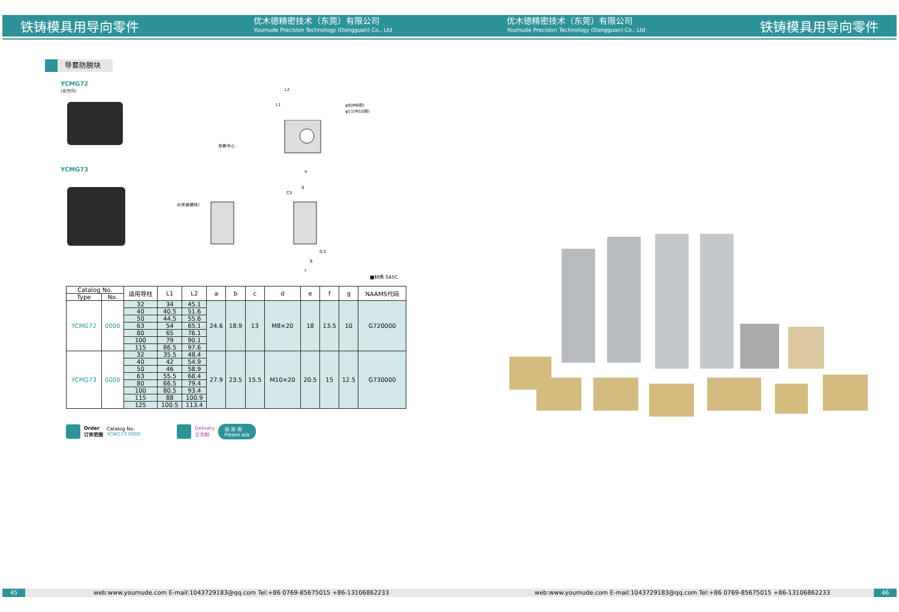铁铸模具用导向零件 优木德精密技术（东莞）有限公司
Youmude Precision Technology (Dongguan) Co., Ltd 优木德精密技术（东莞）有限公司
Youmude Precision Technology (Dongguan) Co., Ltd 铁铸模具用导向零件
导套防脱块
YCMG72
(省空间)
YCMG73
L2
L1
φ9(M8用)
φ11(M10用)
导套中心
a
d(安装螺栓)
g
C5
0.5
6
c
■材质 S45C
| Catalog No. | | 适用导柱 | L1 | L2 | a | b | c | d | e | f | g | NAAMS代码 |
| --- | --- | --- | --- | --- | --- | --- | --- | --- | --- | --- | --- | --- |
| Type | No. | | | | | | | | | | | |
| YCMG72 | 0000 | 32 | 34 | 45.1 | 24.6 | 18.9 | 13 | M8×20 | 18 | 13.5 | 10 | G720000 |
| | | 40 | 40.5 | 51.6 | | | | | | | | |
| | | 50 | 44.5 | 55.6 | | | | | | | | |
| | | 63 | 54 | 65.1 | | | | | | | | |
| | | 80 | 65 | 76.1 | | | | | | | | |
| | | 100 | 79 | 90.1 | | | | | | | | |
| | | 115 | 86.5 | 97.6 | | | | | | | | |
| YCMG73 | 0000 | 32 | 35.5 | 48.4 | 27.9 | 23.5 | 15.5 | M10×20 | 20.5 | 15 | 12.5 | G730000 |
| | | 40 | 42 | 54.9 | | | | | | | | |
| | | 50 | 46 | 58.9 | | | | | | | | |
| | | 63 | 55.5 | 68.4 | | | | | | | | |
| | | 80 | 66.5 | 79.4 | | | | | | | | |
| | | 100 | 80.5 | 93.4 | | | | | | | | |
| | | 115 | 88 | 100.9 | | | | | | | | |
| | | 125 | 100.5 | 113.4 | | | | | | | | |
Order
订货范围 Catalog No.
YCMG73 0000 Delivery
交货期 请 咨 询
Please ask
45 web:www.youmude.com E-mail:1043729183@qq.com Tel:+86 0769-85675015 +86-13106862233 web:www.youmude.com E-mail:1043729183@qq.com Tel:+86 0769-85675015 +86-13106862233 46